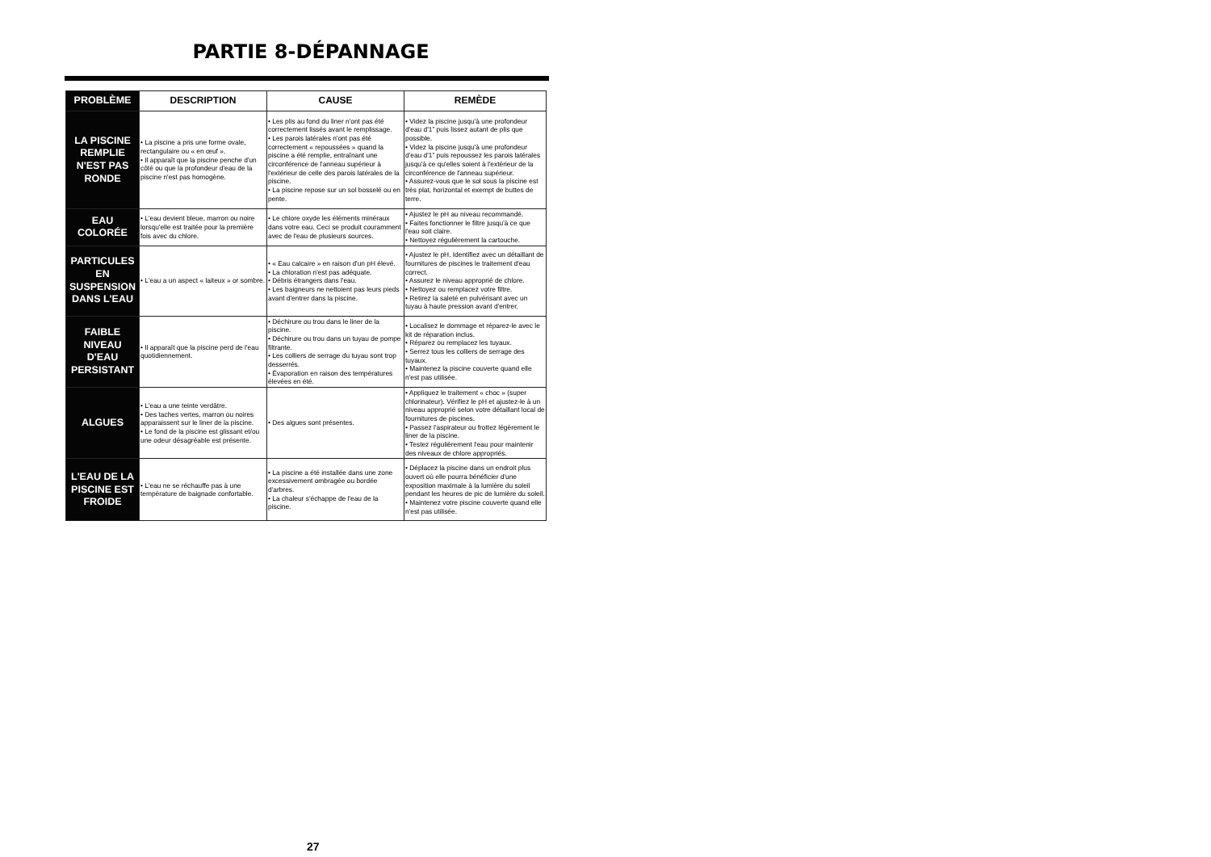PARTIE 8-DÉPANNAGE
| PROBLÈME | DESCRIPTION | CAUSE | REMÈDE |
| --- | --- | --- | --- |
| LA PISCINE REMPLIE N'EST PAS RONDE | • La piscine a pris une forme ovale, rectangulaire ou « en œuf ». • Il apparaît que la piscine penche d'un côté ou que la profondeur d'eau de la piscine n'est pas homogène. | • Les plis au fond du liner n'ont pas été correctement lissés avant le remplissage. • Les parois latérales n'ont pas été correctement « repoussées » quand la piscine a été remplie, entraînant une circonférence de l'anneau supérieur à l'extérieur de celle des parois latérales de la piscine. • La piscine repose sur un sol bosselé ou en pente. | • Videz la piscine jusqu'à une profondeur d'eau d'1” puis lissez autant de plis que possible. • Videz la piscine jusqu'à une profondeur d'eau d'1” puis repoussez les parois latérales jusqu'à ce qu'elles soient à l'extérieur de la circonférence de l'anneau supérieur. • Assurez-vous que le sol sous la piscine est très plat, horizontal et exempt de buttes de terre. |
| EAU COLORÉE | • L'eau devient bleue, marron ou noire lorsqu'elle est traitée pour la première fois avec du chlore. | • Le chlore oxyde les éléments minéraux dans votre eau. Ceci se produit couramment avec de l'eau de plusieurs sources. | • Ajustez le pH au niveau recommandé. • Faites fonctionner le filtre jusqu'à ce que l'eau soit claire. • Nettoyez régulièrement la cartouche. |
| PARTICULES EN SUSPENSION DANS L'EAU | • L'eau a un aspect « laiteux » or sombre. | • « Eau calcaire » en raison d'un pH élevé. • La chloration n'est pas adéquate. • Débris étrangers dans l'eau. • Les baigneurs ne nettoient pas leurs pieds avant d'entrer dans la piscine. | • Ajustez le pH. Identifiez avec un détaillant de fournitures de piscines le traitement d'eau correct. • Assurez le niveau approprié de chlore. • Nettoyez ou remplacez votre filtre. • Retirez la saleté en pulvérisant avec un tuyau à haute pression avant d'entrer. |
| FAIBLE NIVEAU D'EAU PERSISTANT | • Il apparaît que la piscine perd de l'eau quotidiennement. | • Déchirure ou trou dans le liner de la piscine. • Déchirure ou trou dans un tuyau de pompe filtrante. • Les colliers de serrage du tuyau sont trop desserrés. • Évaporation en raison des températures élevées en été. | • Localisez le dommage et réparez-le avec le kit de réparation inclus. • Réparez ou remplacez les tuyaux. • Serrez tous les colliers de serrage des tuyaux. • Maintenez la piscine couverte quand elle n'est pas utilisée. |
| ALGUES | • L'eau a une teinte verdâtre. • Des taches vertes, marron ou noires apparaissent sur le liner de la piscine. • Le fond de la piscine est glissant et/ou une odeur désagréable est présente. | • Des algues sont présentes. | • Appliquez le traitement « choc » (super chlorinateur). Vérifiez le pH et ajustez-le à un niveau approprié selon votre détaillant local de fournitures de piscines. • Passez l'aspirateur ou frottez légèrement le liner de la piscine. • Testez régulièrement l'eau pour maintenir des niveaux de chlore appropriés. |
| L'EAU DE LA PISCINE EST FROIDE | • L'eau ne se réchauffe pas à une température de baignade confortable. | • La piscine a été installée dans une zone excessivement ombragée ou bordée d'arbres. • La chaleur s'échappe de l'eau de la piscine. | • Déplacez la piscine dans un endroit plus ouvert où elle pourra bénéficier d'une exposition maximale à la lumière du soleil pendant les heures de pic de lumière du soleil. • Maintenez votre piscine couverte quand elle n'est pas utilisée. |
27